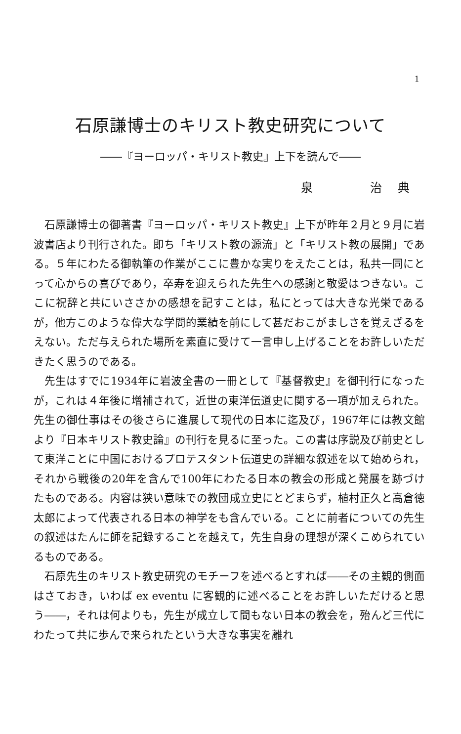1
石原謙博士のキリスト教史研究について
――『ヨーロッパ・キリスト教史』上下を読んで――
泉　　　　治　典
石原謙博士の御著書『ヨーロッパ・キリスト教史』上下が昨年２月と９月に岩波書店より刊行された。即ち「キリスト教の源流」と「キリスト教の展開」である。５年にわたる御執筆の作業がここに豊かな実りをえたことは，私共一同にとって心からの喜びであり，卒寿を迎えられた先生への感謝と敬愛はつきない。ここに祝辞と共にいささかの感想を記すことは，私にとっては大きな光栄であるが，他方このような偉大な学問的業績を前にして甚だおこがましさを覚えざるをえない。ただ与えられた場所を素直に受けて一言申し上げることをお許しいただきたく思うのである。
先生はすでに1934年に岩波全書の一冊として『基督教史』を御刊行になったが，これは４年後に増補されて，近世の東洋伝道史に関する一項が加えられた。先生の御仕事はその後さらに進展して現代の日本に迄及び，1967年には教文館より『日本キリスト教史論』の刊行を見るに至った。この書は序説及び前史として東洋ことに中国におけるプロテスタント伝道史の詳細な叙述を以て始められ，それから戦後の20年を含んで100年にわたる日本の教会の形成と発展を跡づけたものである。内容は狭い意味での教団成立史にとどまらず，植村正久と高倉徳太郎によって代表される日本の神学をも含んでいる。ことに前者についての先生の叙述はたんに師を記録することを越えて，先生自身の理想が深くこめられているものである。
石原先生のキリスト教史研究のモチーフを述べるとすれば――その主観的側面はさておき，いわば ex eventu に客観的に述べることをお許しいただけると思う――，それは何よりも，先生が成立して間もない日本の教会を，殆んど三代にわたって共に歩んで来られたという大きな事実を離れ